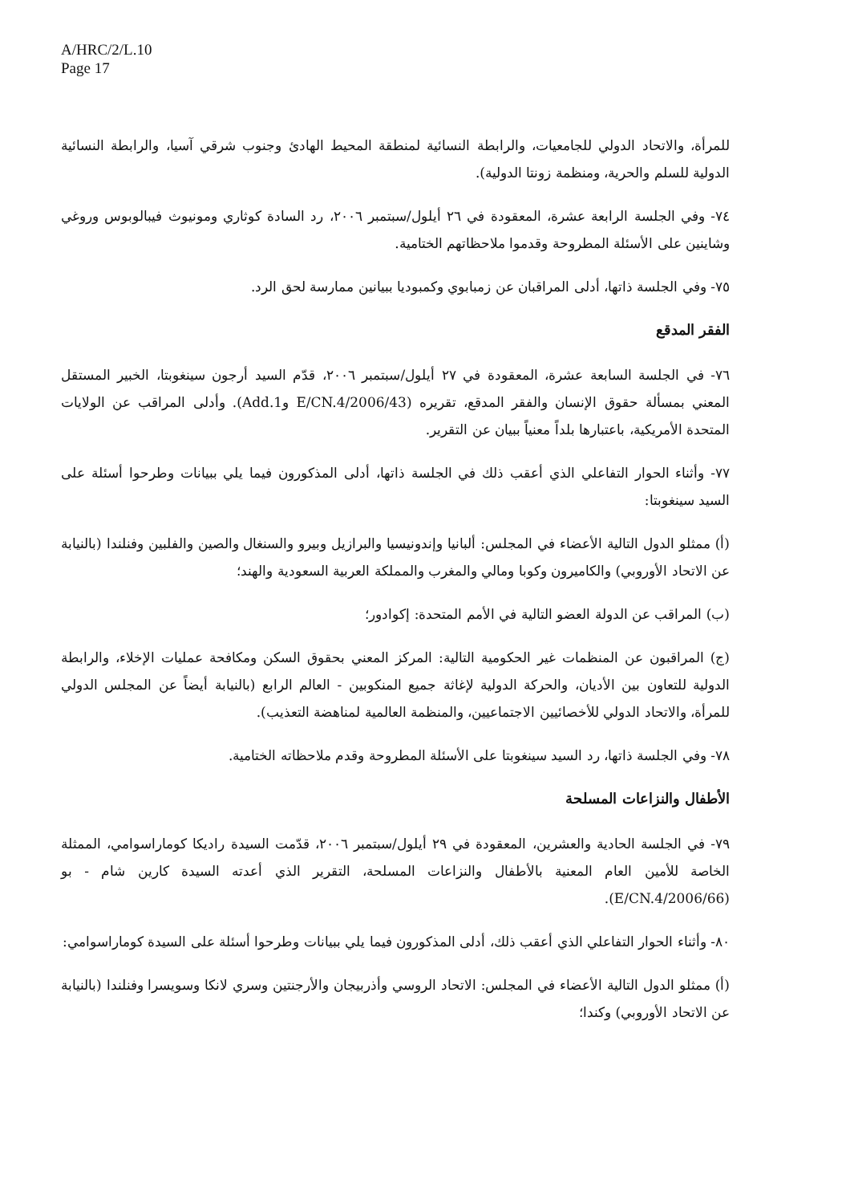A/HRC/2/L.10
Page 17
للمرأة، والاتحاد الدولي للجامعيات، والرابطة النسائية لمنطقة المحيط الهادئ وجنوب شرقي آسيا، والرابطة النسائية الدولية للسلم والحرية، ومنظمة زونتا الدولية).
٧٤- وفي الجلسة الرابعة عشرة، المعقودة في ٢٦ أيلول/سبتمبر ٢٠٠٦، رد السادة كوثاري ومونيوث فيبالوبوس وروغي وشاينين على الأسئلة المطروحة وقدموا ملاحظاتهم الختامية.
٧٥- وفي الجلسة ذاتها، أدلى المراقبان عن زمبابوي وكمبوديا ببيانين ممارسة لحق الرد.
الفقر المدقع
٧٦- في الجلسة السابعة عشرة، المعقودة في ٢٧ أيلول/سبتمبر ٢٠٠٦، قدّم السيد أرجون سينغوبتا، الخبير المستقل المعني بمسألة حقوق الإنسان والفقر المدقع، تقريره (E/CN.4/2006/43 وAdd.1). وأدلى المراقب عن الولايات المتحدة الأمريكية، باعتبارها بلداً معنياً ببيان عن التقرير.
٧٧- وأثناء الحوار التفاعلي الذي أعقب ذلك في الجلسة ذاتها، أدلى المذكورون فيما يلي ببيانات وطرحوا أسئلة على السيد سينغوبتا:
(أ) ممثلو الدول التالية الأعضاء في المجلس: ألبانيا وإندونيسيا والبرازيل وبيرو والسنغال والصين والفلبين وفنلندا (بالنيابة عن الاتحاد الأوروبي) والكاميرون وكوبا ومالي والمغرب والمملكة العربية السعودية والهند؛
(ب) المراقب عن الدولة العضو التالية في الأمم المتحدة: إكوادور؛
(ج) المراقبون عن المنظمات غير الحكومية التالية: المركز المعني بحقوق السكن ومكافحة عمليات الإخلاء، والرابطة الدولية للتعاون بين الأديان، والحركة الدولية لإغاثة جميع المنكوبين - العالم الرابع (بالنيابة أيضاً عن المجلس الدولي للمرأة، والاتحاد الدولي للأخصائيين الاجتماعيين، والمنظمة العالمية لمناهضة التعذيب).
٧٨- وفي الجلسة ذاتها، رد السيد سينغوبتا على الأسئلة المطروحة وقدم ملاحظاته الختامية.
الأطفال والنزاعات المسلحة
٧٩- في الجلسة الحادية والعشرين، المعقودة في ٢٩ أيلول/سبتمبر ٢٠٠٦، قدّمت السيدة راديكا كوماراسوامي، الممثلة الخاصة للأمين العام المعنية بالأطفال والنزاعات المسلحة، التقرير الذي أعدته السيدة كارين شام - بو (E/CN.4/2006/66).
٨٠- وأثناء الحوار التفاعلي الذي أعقب ذلك، أدلى المذكورون فيما يلي ببيانات وطرحوا أسئلة على السيدة كوماراسوامي:
(أ) ممثلو الدول التالية الأعضاء في المجلس: الاتحاد الروسي وأذربيجان والأرجنتين وسري لانكا وسويسرا وفنلندا (بالنيابة عن الاتحاد الأوروبي) وكندا؛